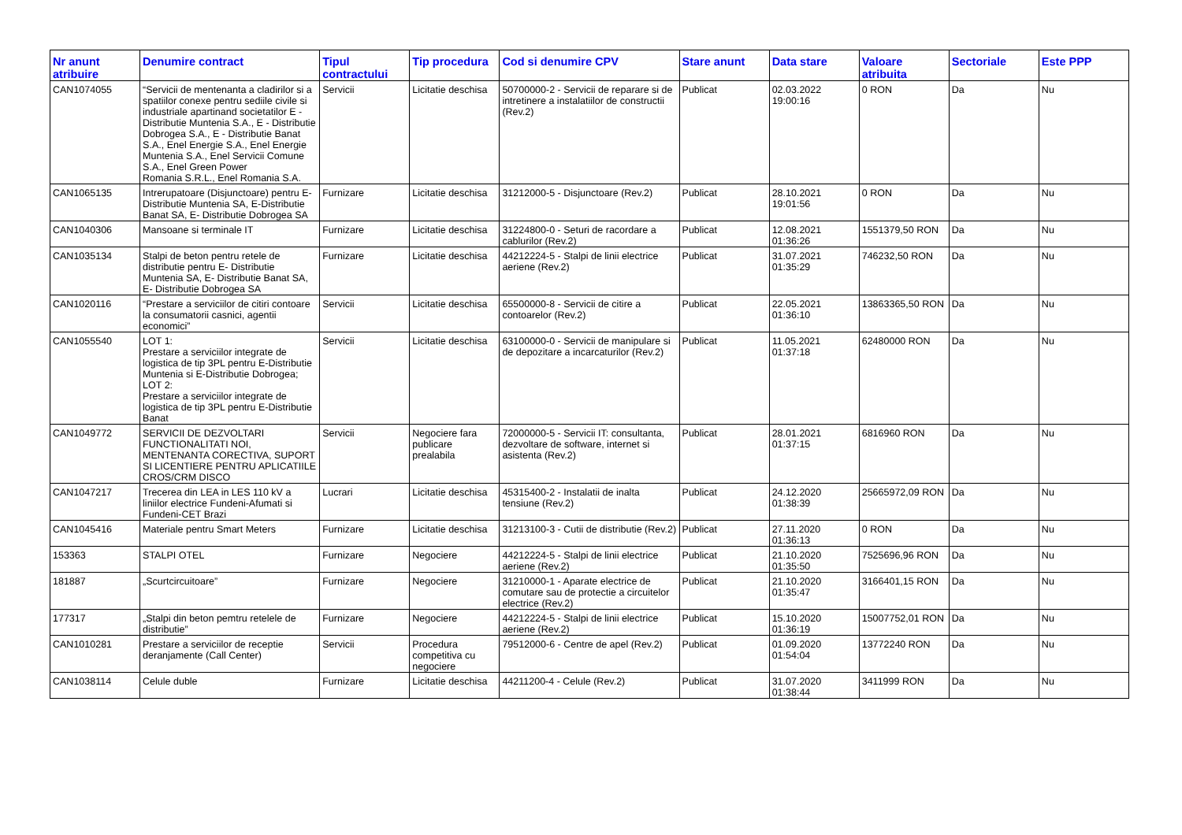| Nr anunt atribuire | Denumire contract | Tipul contractului | Tip procedura | Cod si denumire CPV | Stare anunt | Data stare | Valoare atribuita | Sectoriale | Este PPP |
| --- | --- | --- | --- | --- | --- | --- | --- | --- | --- |
| CAN1074055 | “Servicii de mentenanta a cladirilor si a spatiilor conexe pentru sediile civile si industriale apartinand societatilor E - Distributie Muntenia S.A., E - Distributie Dobrogea S.A., E - Distributie Banat S.A., Enel Energie S.A., Enel Energie Muntenia S.A., Enel Servicii Comune S.A., Enel Green Power Romania S.R.L., Enel Romania S.A. | Servicii | Licitatie deschisa | 50700000-2 - Servicii de reparare si de intretinere a instalatiilor de constructii (Rev.2) | Publicat | 02.03.2022 19:00:16 | 0 RON | Da | Nu |
| CAN1065135 | Intrerupatoare (Disjunctoare) pentru E-Distributie Muntenia SA, E-Distributie Banat SA, E- Distributie Dobrogea SA | Furnizare | Licitatie deschisa | 31212000-5 - Disjunctoare (Rev.2) | Publicat | 28.10.2021 19:01:56 | 0 RON | Da | Nu |
| CAN1040306 | Mansoane si terminale IT | Furnizare | Licitatie deschisa | 31224800-0 - Seturi de racordare a cablurilor (Rev.2) | Publicat | 12.08.2021 01:36:26 | 1551379,50 RON | Da | Nu |
| CAN1035134 | Stalpi de beton pentru retele de distributie pentru E- Distributie Muntenia SA, E- Distributie Banat SA, E- Distributie Dobrogea SA | Furnizare | Licitatie deschisa | 44212224-5 - Stalpi de linii electrice aeriene (Rev.2) | Publicat | 31.07.2021 01:35:29 | 746232,50 RON | Da | Nu |
| CAN1020116 | “Prestare a serviciilor de citiri contoare la consumatorii casnici, agentii economici” | Servicii | Licitatie deschisa | 65500000-8 - Servicii de citire a contoarelor (Rev.2) | Publicat | 22.05.2021 01:36:10 | 13863365,50 RON | Da | Nu |
| CAN1055540 | LOT 1: Prestare a serviciilor integrate de logistica de tip 3PL pentru E-Distributie Muntenia si E-Distributie Dobrogea; LOT 2: Prestare a serviciilor integrate de logistica de tip 3PL pentru E-Distributie Banat | Servicii | Licitatie deschisa | 63100000-0 - Servicii de manipulare si de depozitare a incarcaturilor (Rev.2) | Publicat | 11.05.2021 01:37:18 | 62480000 RON | Da | Nu |
| CAN1049772 | SERVICII DE DEZVOLTARI FUNCTIONALITATI NOI, MENTENANTA CORECTIVA, SUPORT SI LICENTIERE PENTRU APLICATIILE CROS/CRM DISCO | Servicii | Negociere fara publicare prealabila | 72000000-5 - Servicii IT: consultanta, dezvoltare de software, internet si asistenta (Rev.2) | Publicat | 28.01.2021 01:37:15 | 6816960 RON | Da | Nu |
| CAN1047217 | Trecerea din LEA in LES 110 kV a liniilor electrice Fundeni-Afumati si Fundeni-CET Brazi | Lucrari | Licitatie deschisa | 45315400-2 - Instalatii de inalta tensiune (Rev.2) | Publicat | 24.12.2020 01:38:39 | 25665972,09 RON | Da | Nu |
| CAN1045416 | Materiale pentru Smart Meters | Furnizare | Licitatie deschisa | 31213100-3 - Cutii de distributie (Rev.2) | Publicat | 27.11.2020 01:36:13 | 0 RON | Da | Nu |
| 153363 | STALPI OTEL | Furnizare | Negociere | 44212224-5 - Stalpi de linii electrice aeriene (Rev.2) | Publicat | 21.10.2020 01:35:50 | 7525696,96 RON | Da | Nu |
| 181887 | „Scurtcircuitoare” | Furnizare | Negociere | 31210000-1 - Aparate electrice de comutare sau de protectie a circuitelor electrice (Rev.2) | Publicat | 21.10.2020 01:35:47 | 3166401,15 RON | Da | Nu |
| 177317 | „Stalpi din beton pemtru retelele de distributie” | Furnizare | Negociere | 44212224-5 - Stalpi de linii electrice aeriene (Rev.2) | Publicat | 15.10.2020 01:36:19 | 15007752,01 RON | Da | Nu |
| CAN1010281 | Prestare a serviciilor de receptie deranjamente (Call Center) | Servicii | Procedura competitiva cu negociere | 79512000-6 - Centre de apel (Rev.2) | Publicat | 01.09.2020 01:54:04 | 13772240 RON | Da | Nu |
| CAN1038114 | Celule duble | Furnizare | Licitatie deschisa | 44211200-4 - Celule (Rev.2) | Publicat | 31.07.2020 01:38:44 | 3411999 RON | Da | Nu |